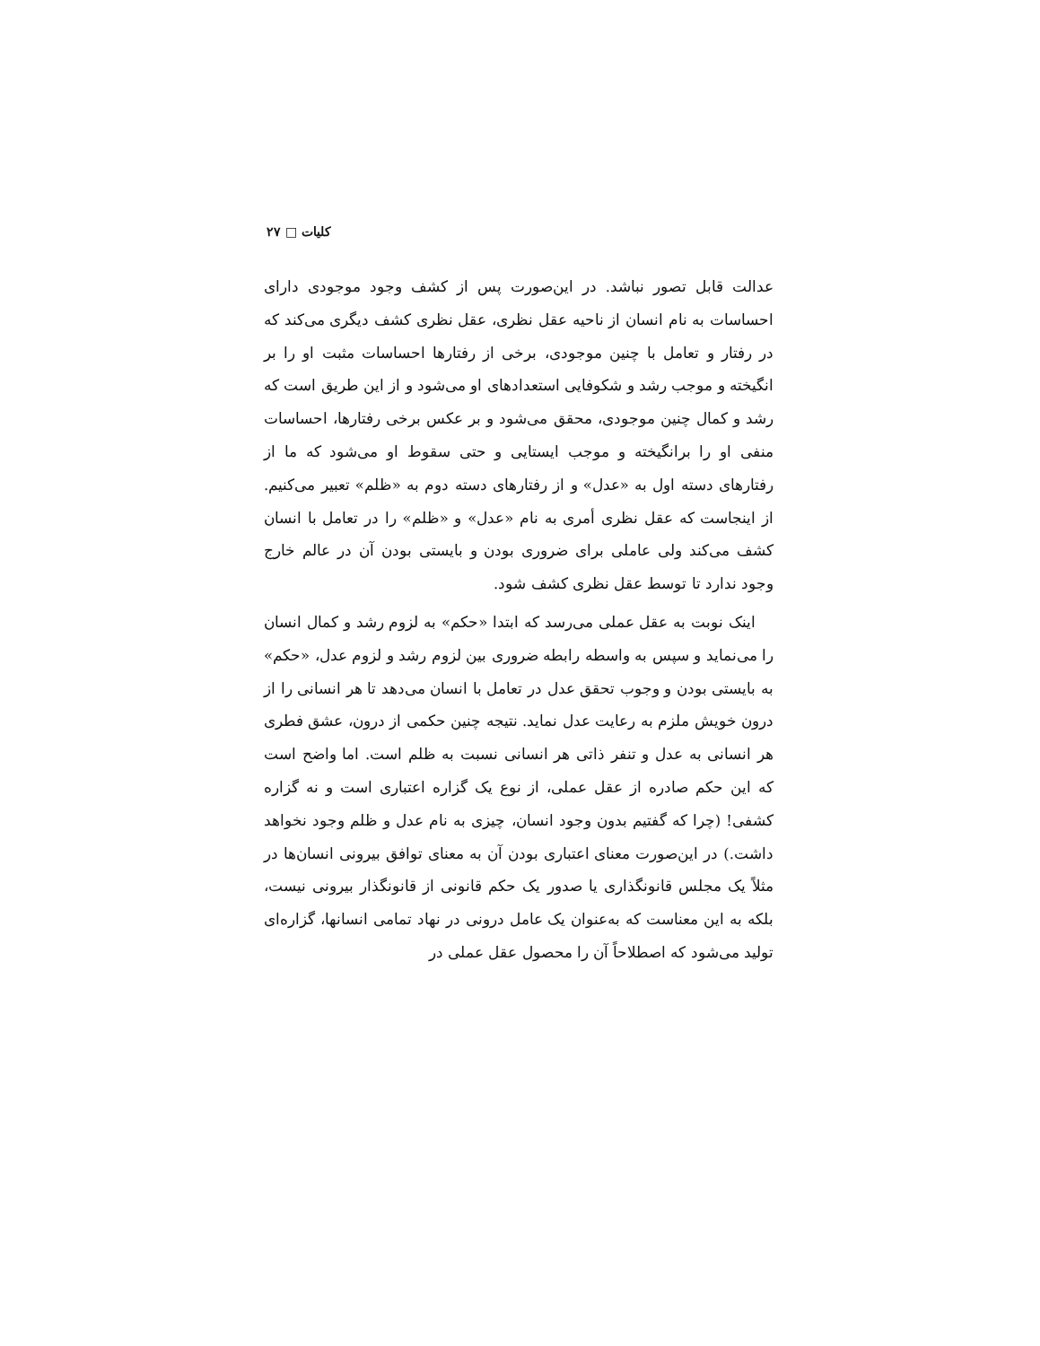کلیات □ ۲۷
عدالت قابل تصور نباشد. در این‌صورت پس از کشف وجود موجودی دارای احساسات به نام انسان از ناحیه عقل نظری، عقل نظری کشف دیگری می‌کند که در رفتار و تعامل با چنین موجودی، برخی از رفتارها احساسات مثبت او را بر انگیخته و موجب رشد و شکوفایی استعدادهای او می‌شود و از این طریق است که رشد و کمال چنین موجودی، محقق می‌شود و بر عکس برخی رفتارها، احساسات منفی او را برانگیخته و موجب ایستایی و حتی سقوط او می‌شود که ما از رفتارهای دسته اول به «عدل» و از رفتارهای دسته دوم به «ظلم» تعبیر می‌کنیم. از اینجاست که عقل نظری أمری به نام «عدل» و «ظلم» را در تعامل با انسان کشف می‌کند ولی عاملی برای ضروری بودن و بایستی بودن آن در عالم خارج وجود ندارد تا توسط عقل نظری کشف شود.
اینک نوبت به عقل عملی می‌رسد که ابتدا «حکم» به لزوم رشد و کمال انسان را می‌نماید و سپس به واسطه رابطه ضروری بین لزوم رشد و لزوم عدل، «حکم» به بایستی بودن و وجوب تحقق عدل در تعامل با انسان می‌دهد تا هر انسانی را از درون خویش ملزم به رعایت عدل نماید. نتیجه چنین حکمی از درون، عشق فطری هر انسانی به عدل و تنفر ذاتی هر انسانی نسبت به ظلم است. اما واضح است که این حکم صادره از عقل عملی، از نوع یک گزاره اعتباری است و نه گزاره کشفی! (چرا که گفتیم بدون وجود انسان، چیزی به نام عدل و ظلم وجود نخواهد داشت.) در این‌صورت معنای اعتباری بودن آن به معنای توافق بیرونی انسان‌ها در مثلاً یک مجلس قانونگذاری یا صدور یک حکم قانونی از قانونگذار بیرونی نیست، بلکه به این معناست که به‌عنوان یک عامل درونی در نهاد تمامی انسانها، گزاره‌ای تولید می‌شود که اصطلاحاً آن را محصول عقل عملی در